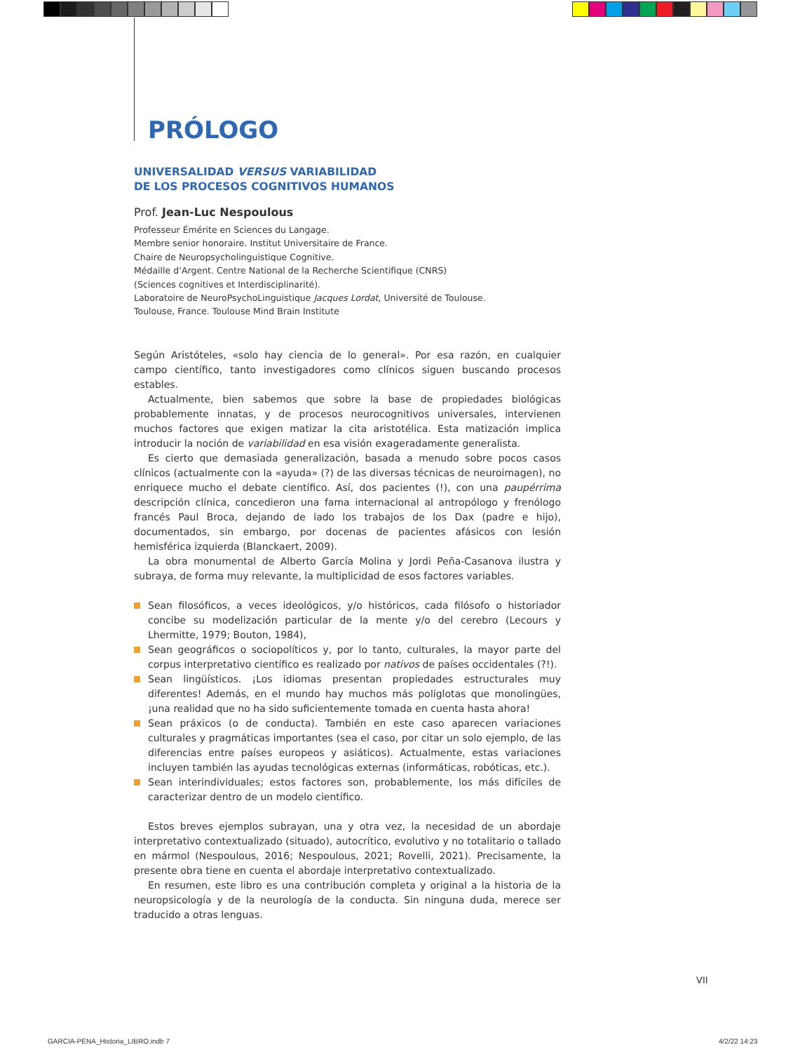PRÓLOGO
UNIVERSALIDAD VERSUS VARIABILIDAD
DE LOS PROCESOS COGNITIVOS HUMANOS
Prof. Jean-Luc Nespoulous
Professeur Émérite en Sciences du Langage.
Membre senior honoraire. Institut Universitaire de France.
Chaire de Neuropsycholinguistique Cognitive.
Médaille d’Argent. Centre National de la Recherche Scientifique (CNRS)
(Sciences cognitives et Interdisciplinarité).
Laboratoire de NeuroPsychoLinguistique Jacques Lordat, Université de Toulouse.
Toulouse, France. Toulouse Mind Brain Institute
Según Aristóteles, «solo hay ciencia de lo general». Por esa razón, en cualquier campo científico, tanto investigadores como clínicos siguen buscando procesos estables.
Actualmente, bien sabemos que sobre la base de propiedades biológicas probablemente innatas, y de procesos neurocognitivos universales, intervienen muchos factores que exigen matizar la cita aristotélica. Esta matización implica introducir la noción de variabilidad en esa visión exageradamente generalista.
Es cierto que demasiada generalización, basada a menudo sobre pocos casos clínicos (actualmente con la «ayuda» (?) de las diversas técnicas de neuroimagen), no enriquece mucho el debate científico. Así, dos pacientes (!), con una paupérrima descripción clínica, concedieron una fama internacional al antropólogo y frenólogo francés Paul Broca, dejando de lado los trabajos de los Dax (padre e hijo), documentados, sin embargo, por docenas de pacientes afásicos con lesión hemisférica izquierda (Blanckaert, 2009).
La obra monumental de Alberto García Molina y Jordi Peña-Casanova ilustra y subraya, de forma muy relevante, la multiplicidad de esos factores variables.
Sean filosóficos, a veces ideológicos, y/o históricos, cada filósofo o historiador concibe su modelización particular de la mente y/o del cerebro (Lecours y Lhermitte, 1979; Bouton, 1984),
Sean geográficos o sociopolíticos y, por lo tanto, culturales, la mayor parte del corpus interpretativo científico es realizado por nativos de países occidentales (?!).
Sean lingüísticos. ¡Los idiomas presentan propiedades estructurales muy diferentes! Además, en el mundo hay muchos más políglotas que monolingües, ¡una realidad que no ha sido suficientemente tomada en cuenta hasta ahora!
Sean práxicos (o de conducta). También en este caso aparecen variaciones culturales y pragmáticas importantes (sea el caso, por citar un solo ejemplo, de las diferencias entre países europeos y asiáticos). Actualmente, estas variaciones incluyen también las ayudas tecnológicas externas (informáticas, robóticas, etc.).
Sean interindividuales; estos factores son, probablemente, los más difíciles de caracterizar dentro de un modelo científico.
Estos breves ejemplos subrayan, una y otra vez, la necesidad de un abordaje interpretativo contextualizado (situado), autocrítico, evolutivo y no totalitario o tallado en mármol (Nespoulous, 2016; Nespoulous, 2021; Rovelli, 2021). Precisamente, la presente obra tiene en cuenta el abordaje interpretativo contextualizado.
En resumen, este libro es una contribución completa y original a la historia de la neuropsicología y de la neurología de la conducta. Sin ninguna duda, merece ser traducido a otras lenguas.
VII
GARCIA-PENA_Historia_LIBRO.indb 7
4/2/22 14:23